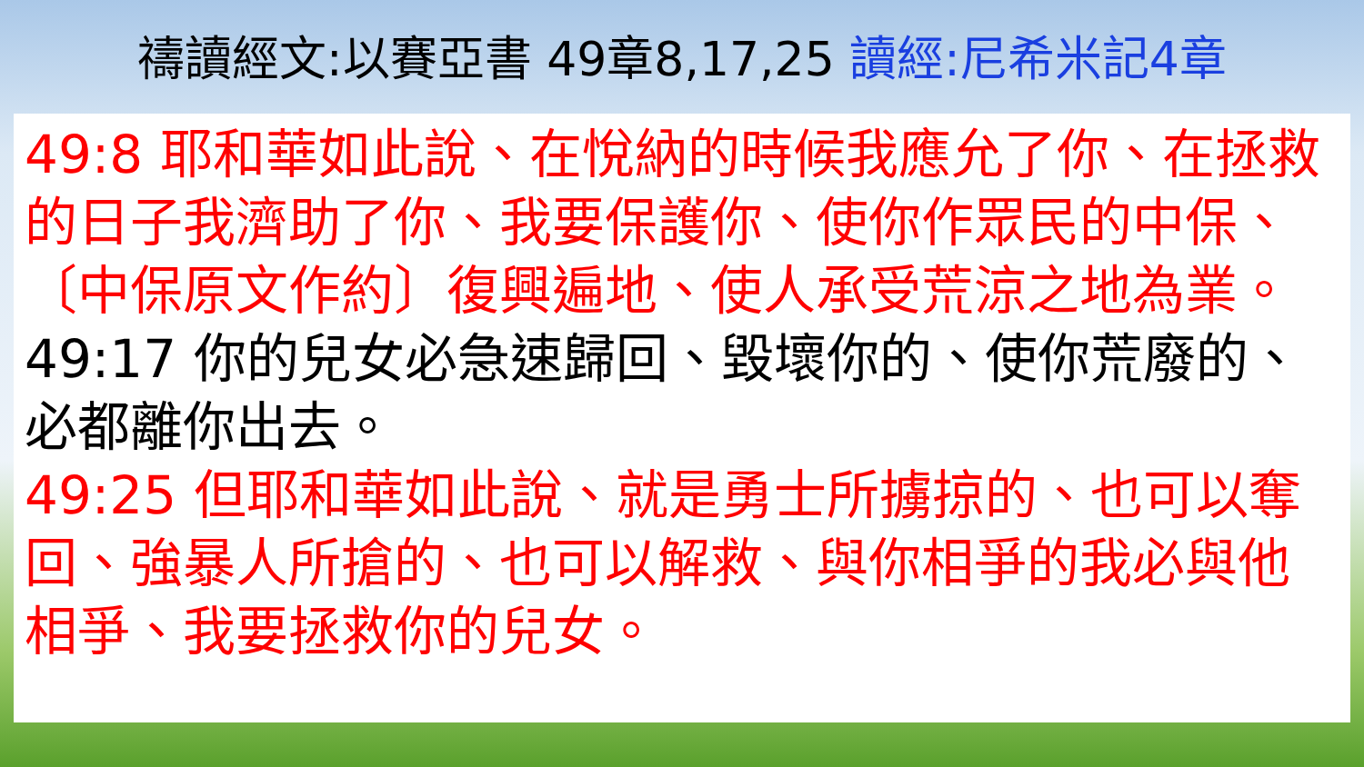禱讀經文:以賽亞書 49章8,17,25 讀經:尼希米記4章
49:8 耶和華如此說、在悅納的時候我應允了你、在拯救的日子我濟助了你、我要保護你、使你作眾民的中保、〔中保原文作約〕復興遍地、使人承受荒涼之地為業。
49:17 你的兒女必急速歸回、毀壞你的、使你荒廢的、必都離你出去。
49:25 但耶和華如此說、就是勇士所擄掠的、也可以奪回、強暴人所搶的、也可以解救、與你相爭的我必與他相爭、我要拯救你的兒女。